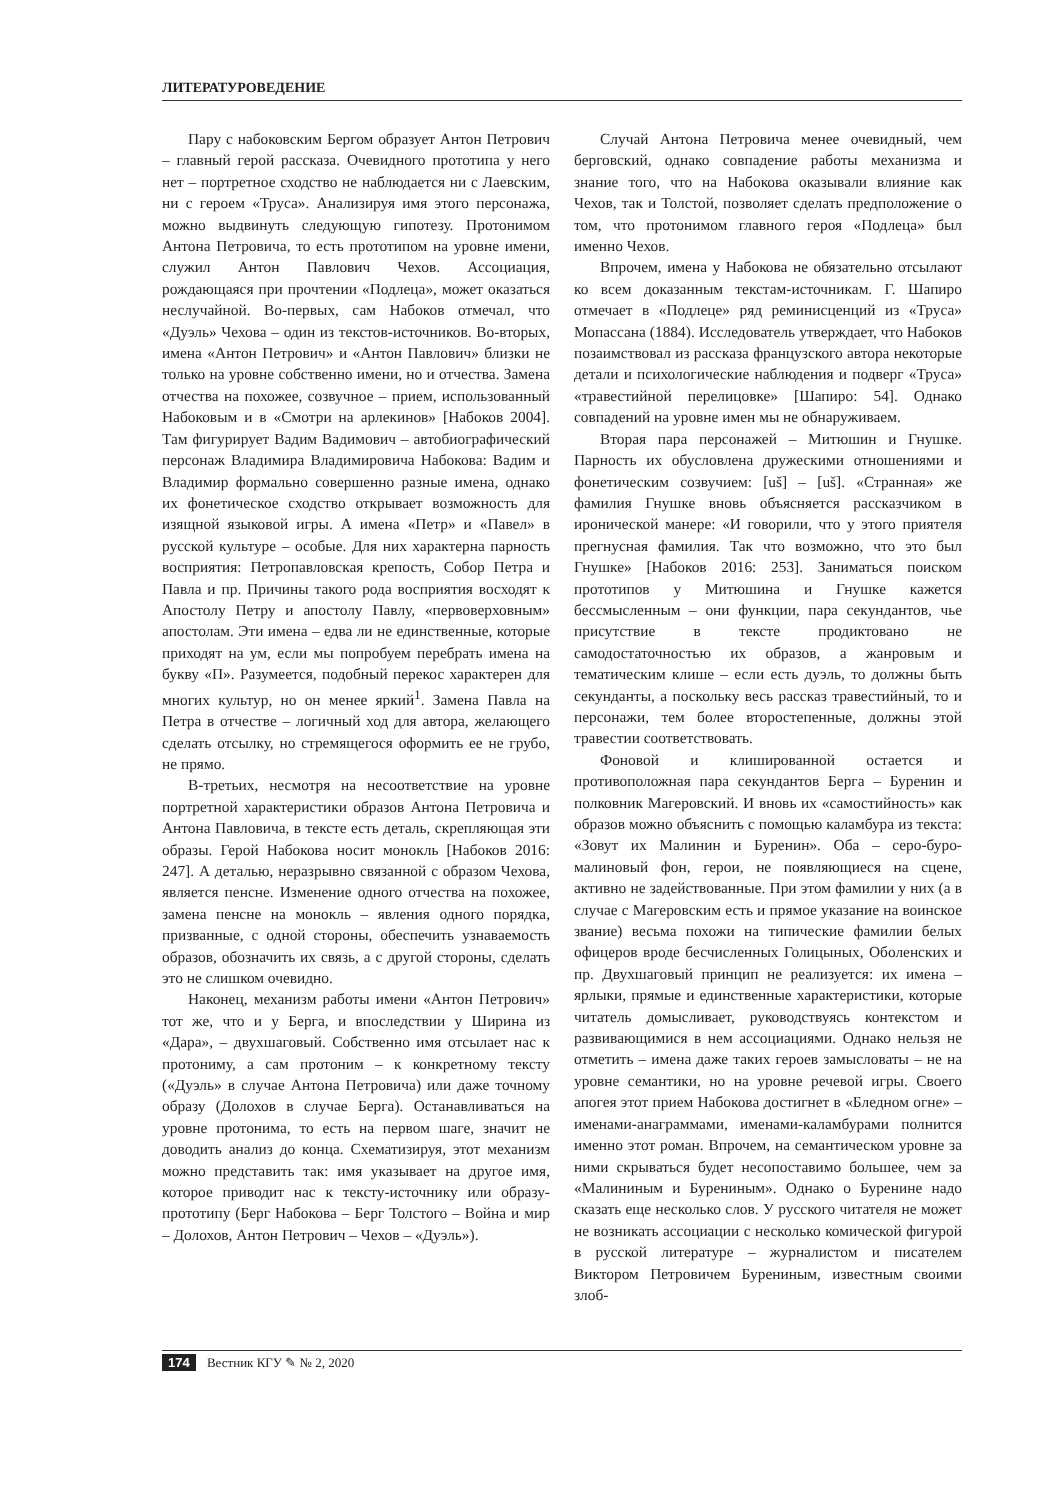ЛИТЕРАТУРОВЕДЕНИЕ
Пару с набоковским Бергом образует Антон Петрович – главный герой рассказа. Очевидного прототипа у него нет – портретное сходство не наблюдается ни с Лаевским, ни с героем «Труса». Анализируя имя этого персонажа, можно выдвинуть следующую гипотезу. Протонимом Антона Петровича, то есть прототипом на уровне имени, служил Антон Павлович Чехов. Ассоциация, рождающаяся при прочтении «Подлеца», может оказаться неслучайной. Во-первых, сам Набоков отмечал, что «Дуэль» Чехова – один из текстов-источников. Во-вторых, имена «Антон Петрович» и «Антон Павлович» близки не только на уровне собственно имени, но и отчества. Замена отчества на похожее, созвучное – прием, использованный Набоковым и в «Смотри на арлекинов» [Набоков 2004]. Там фигурирует Вадим Вадимович – автобиографический персонаж Владимира Владимировича Набокова: Вадим и Владимир формально совершенно разные имена, однако их фонетическое сходство открывает возможность для изящной языковой игры. А имена «Петр» и «Павел» в русской культуре – особые. Для них характерна парность восприятия: Петропавловская крепость, Собор Петра и Павла и пр. Причины такого рода восприятия восходят к Апостолу Петру и апостолу Павлу, «первоверховным» апостолам. Эти имена – едва ли не единственные, которые приходят на ум, если мы попробуем перебрать имена на букву «П». Разумеется, подобный перекос характерен для многих культур, но он менее яркий<sup>1</sup>. Замена Павла на Петра в отчестве – логичный ход для автора, желающего сделать отсылку, но стремящегося оформить ее не грубо, не прямо.
В-третьих, несмотря на несоответствие на уровне портретной характеристики образов Антона Петровича и Антона Павловича, в тексте есть деталь, скрепляющая эти образы. Герой Набокова носит монокль [Набоков 2016: 247]. А деталью, неразрывно связанной с образом Чехова, является пенсне. Изменение одного отчества на похожее, замена пенсне на монокль – явления одного порядка, призванные, с одной стороны, обеспечить узнаваемость образов, обозначить их связь, а с другой стороны, сделать это не слишком очевидно.
Наконец, механизм работы имени «Антон Петрович» тот же, что и у Берга, и впоследствии у Ширина из «Дара», – двухшаговый. Собственно имя отсылает нас к протониму, а сам протоним – к конкретному тексту («Дуэль» в случае Антона Петровича) или даже точному образу (Долохов в случае Берга). Останавливаться на уровне протонима, то есть на первом шаге, значит не доводить анализ до конца. Схематизируя, этот механизм можно представить так: имя указывает на другое имя, которое приводит нас к тексту-источнику или образу-прототипу (Берг Набокова – Берг Толстого – Война и мир – Долохов, Антон Петрович – Чехов – «Дуэль»).
Случай Антона Петровича менее очевидный, чем берговский, однако совпадение работы механизма и знание того, что на Набокова оказывали влияние как Чехов, так и Толстой, позволяет сделать предположение о том, что протонимом главного героя «Подлеца» был именно Чехов.
Впрочем, имена у Набокова не обязательно отсылают ко всем доказанным текстам-источникам. Г. Шапиро отмечает в «Подлеце» ряд реминисценций из «Труса» Мопассана (1884). Исследователь утверждает, что Набоков позаимствовал из рассказа французского автора некоторые детали и психологические наблюдения и подверг «Труса» «травестийной перелицовке» [Шапиро: 54]. Однако совпадений на уровне имен мы не обнаруживаем.
Вторая пара персонажей – Митюшин и Гнушке. Парность их обусловлена дружескими отношениями и фонетическим созвучием: [uš] – [uš]. «Странная» же фамилия Гнушке вновь объясняется рассказчиком в иронической манере: «И говорили, что у этого приятеля прегнусная фамилия. Так что возможно, что это был Гнушке» [Набоков 2016: 253]. Заниматься поиском прототипов у Митюшина и Гнушке кажется бессмысленным – они функции, пара секундантов, чье присутствие в тексте продиктовано не самодостаточностью их образов, а жанровым и тематическим клише – если есть дуэль, то должны быть секунданты, а поскольку весь рассказ травестийный, то и персонажи, тем более второстепенные, должны этой травестии соответствовать.
Фоновой и клишированной остается и противоположная пара секундантов Берга – Буренин и полковник Магеровский. И вновь их «самостийность» как образов можно объяснить с помощью каламбура из текста: «Зовут их Малинин и Буренин». Оба – серо-буро-малиновый фон, герои, не появляющиеся на сцене, активно не задействованные. При этом фамилии у них (а в случае с Магеровским есть и прямое указание на воинское звание) весьма похожи на типические фамилии белых офицеров вроде бесчисленных Голицыных, Оболенских и пр. Двухшаговый принцип не реализуется: их имена – ярлыки, прямые и единственные характеристики, которые читатель домысливает, руководствуясь контекстом и развивающимися в нем ассоциациями. Однако нельзя не отметить – имена даже таких героев замысловаты – не на уровне семантики, но на уровне речевой игры. Своего апогея этот прием Набокова достигнет в «Бледном огне» – именами-анаграммами, именами-каламбурами полнится именно этот роман. Впрочем, на семантическом уровне за ними скрываться будет несопоставимо большее, чем за «Малининым и Бурениным». Однако о Буренине надо сказать еще несколько слов. У русского читателя не может не возникать ассоциации с несколько комической фигурой в русской литературе – журналистом и писателем Виктором Петровичем Бурениным, известным своими злоб-
174 Вестник КГУ ✎ № 2, 2020